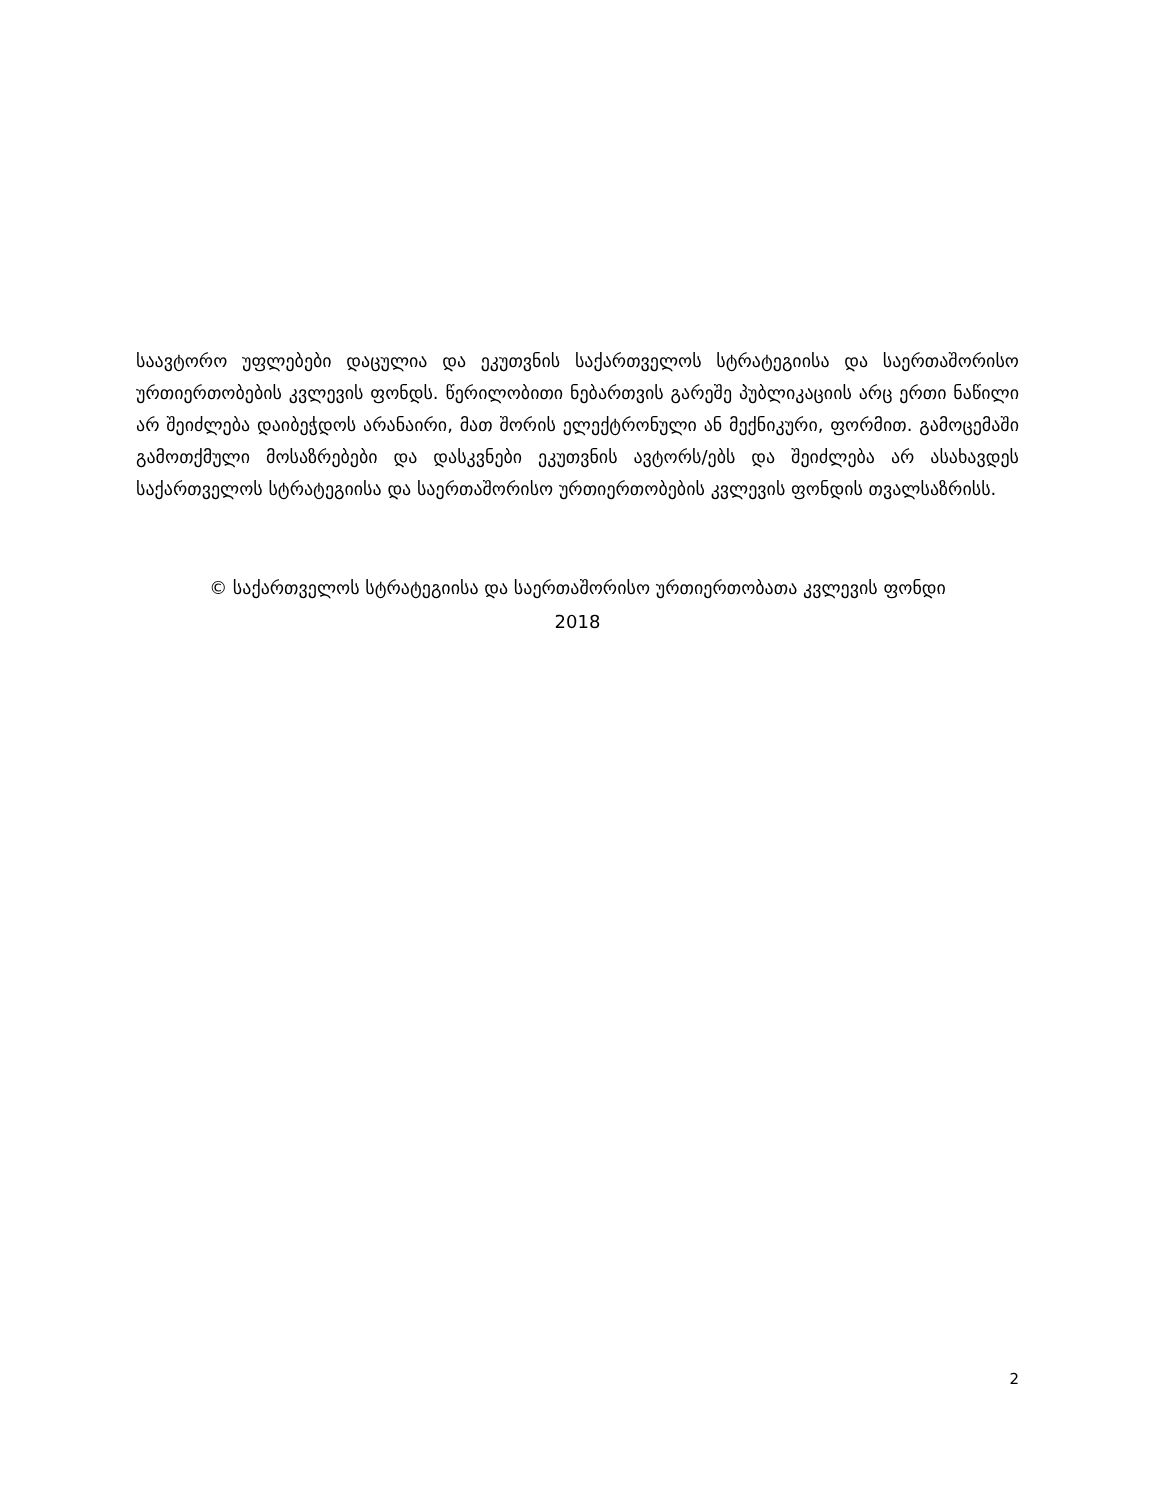საავტორო უფლებები დაცულია და ეკუთვნის საქართველოს სტრატეგიისა და საერთაშორისო ურთიერთობების კვლევის ფონდს. წერილობითი ნებართვის გარეშე პუბლიკაციის არც ერთი ნაწილი არ შეიძლება დაიბეჭდოს არანაირი, მათ შორის ელექტრონული ან მექნიკური, ფორმით. გამოცემაში გამოთქმული მოსაზრებები და დასკვნები ეკუთვნის ავტორს/ებს და შეიძლება არ ასახავდეს საქართველოს სტრატეგიისა და საერთაშორისო ურთიერთობების კვლევის ფონდის თვალსაზრისს.
© საქართველოს სტრატეგიისა და საერთაშორისო ურთიერთობათა კვლევის ფონდი
2018
2